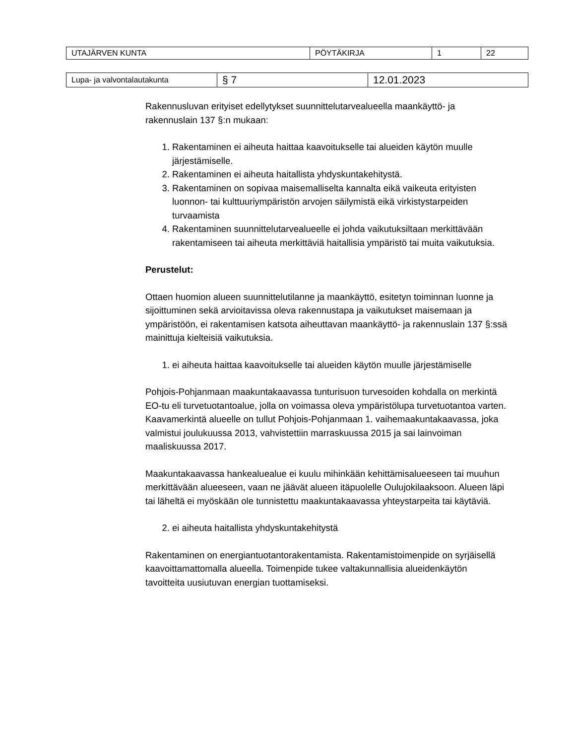| UTAJÄRVEN KUNTA | PÖYTÄKIRJA | 1 | 22 |
| Lupa- ja valvontalautakunta | § 7 | 12.01.2023 |
Rakennusluvan erityiset edellytykset suunnittelutarvealueella maankäyttö- ja rakennuslain 137 §:n mukaan:
1. Rakentaminen ei aiheuta haittaa kaavoitukselle tai alueiden käytön muulle järjestämiselle.
2. Rakentaminen ei aiheuta haitallista yhdyskuntakehitystä.
3. Rakentaminen on sopivaa maisemalliselta kannalta eikä vaikeuta erityisten luonnon- tai kulttuuriympäristön arvojen säilymistä eikä virkistystarpeiden turvaamista
4. Rakentaminen suunnittelutarvealueelle ei johda vaikutuksiltaan merkittävään rakentamiseen tai aiheuta merkittäviä haitallisia ympäristö tai muita vaikutuksia.
Perustelut:
Ottaen huomion alueen suunnittelutilanne ja maankäyttö, esitetyn toiminnan luonne ja sijoittuminen sekä arvioitavissa oleva rakennustapa ja vaikutukset maisemaan ja ympäristöön, ei rakentamisen katsota aiheuttavan maankäyttö- ja rakennuslain 137 §:ssä mainittuja kielteisiä vaikutuksia.
1. ei aiheuta haittaa kaavoitukselle tai alueiden käytön muulle järjestämiselle
Pohjois-Pohjanmaan maakuntakaavassa tunturisuon turvesoiden kohdalla on merkintä EO-tu eli turvetuotantoalue, jolla on voimassa oleva ympäristölupa turvetuotantoa varten. Kaavamerkintä alueelle on tullut Pohjois-Pohjanmaan 1. vaihemaakuntakaavassa, joka valmistui joulukuussa 2013, vahvistettiin marraskuussa 2015 ja sai lainvoiman maaliskuussa 2017.
Maakuntakaavassa hankealuealue ei kuulu mihinkään kehittämisalueeseen tai muuhun merkittävään alueeseen, vaan ne jäävät alueen itäpuolelle Oulujokilaaksoon. Alueen läpi tai läheltä ei myöskään ole tunnistettu maakuntakaavassa yhteystarpeita tai käytäviä.
2. ei aiheuta haitallista yhdyskuntakehitystä
Rakentaminen on energiantuotantorakentamista. Rakentamistoimenpide on syrjäisellä kaavoittamattomalla alueella. Toimenpide tukee valtakunnallisia alueidenkäytön tavoitteita uusiutuvan energian tuottamiseksi.